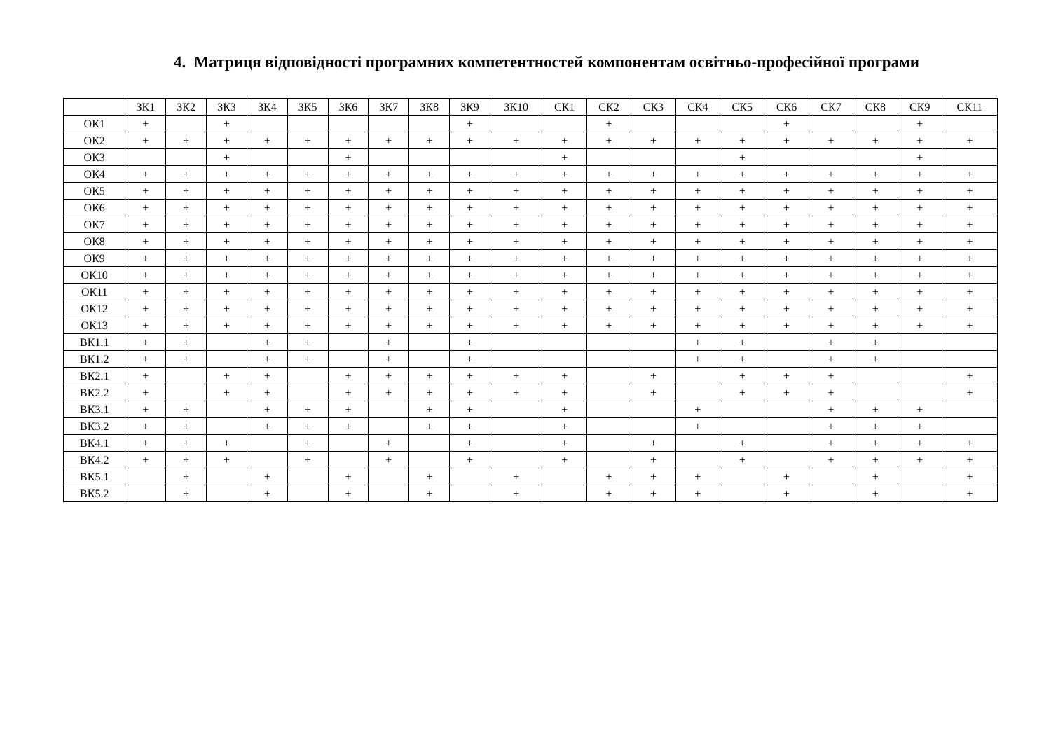4. Матриця відповідності програмних компетентностей компонентам освітньо-професійної програми
| | ЗК1 | ЗК2 | ЗК3 | ЗК4 | ЗК5 | ЗК6 | ЗК7 | ЗК8 | ЗК9 | ЗК10 | СК1 | СК2 | СК3 | СК4 | СК5 | СК6 | СК7 | СК8 | СК9 | СК11 |
| --- | --- | --- | --- | --- | --- | --- | --- | --- | --- | --- | --- | --- | --- | --- | --- | --- | --- | --- | --- | --- |
| ОК1 | + | | + | | | | | | + | | | + | | | | + | | | + | |
| ОК2 | + | + | + | + | + | + | + | + | + | + | + | + | + | + | + | + | + | + | + | + |
| ОК3 | | | + | | | + | | | | | + | | | | + | | | | + | |
| ОК4 | + | + | + | + | + | + | + | + | + | + | + | + | + | + | + | + | + | + | + | + |
| ОК5 | + | + | + | + | + | + | + | + | + | + | + | + | + | + | + | + | + | + | + | + |
| ОК6 | + | + | + | + | + | + | + | + | + | + | + | + | + | + | + | + | + | + | + | + |
| ОК7 | + | + | + | + | + | + | + | + | + | + | + | + | + | + | + | + | + | + | + | + |
| ОК8 | + | + | + | + | + | + | + | + | + | + | + | + | + | + | + | + | + | + | + | + |
| ОК9 | + | + | + | + | + | + | + | + | + | + | + | + | + | + | + | + | + | + | + | + |
| ОК10 | + | + | + | + | + | + | + | + | + | + | + | + | + | + | + | + | + | + | + | + |
| ОК11 | + | + | + | + | + | + | + | + | + | + | + | + | + | + | + | + | + | + | + | + |
| ОК12 | + | + | + | + | + | + | + | + | + | + | + | + | + | + | + | + | + | + | + | + |
| ОК13 | + | + | + | + | + | + | + | + | + | + | + | + | + | + | + | + | + | + | + | + |
| ВК1.1 | + | + | | + | + | | + | | + | | | | | + | + | | + | + | | |
| ВК1.2 | + | + | | + | + | | + | | + | | | | | + | + | | + | + | | |
| ВК2.1 | + | | + | + | | + | + | + | + | + | + | | + | | + | + | + | | | + |
| ВК2.2 | + | | + | + | | + | + | + | + | + | + | | + | | + | + | + | | | + |
| ВК3.1 | + | + | | + | + | + | | + | + | | + | | | + | | | + | + | + | |
| ВК3.2 | + | + | | + | + | + | | + | + | | + | | | + | | | + | + | + | |
| ВК4.1 | + | + | + | | + | | + | | + | | + | | + | | + | | + | + | + | + |
| ВК4.2 | + | + | + | | + | | + | | + | | + | | + | | + | | + | + | + | + |
| ВК5.1 | | + | | + | | + | | + | | + | | + | + | + | | + | | + | | + |
| ВК5.2 | | + | | + | | + | | + | | + | | + | + | + | | + | | + | | + |